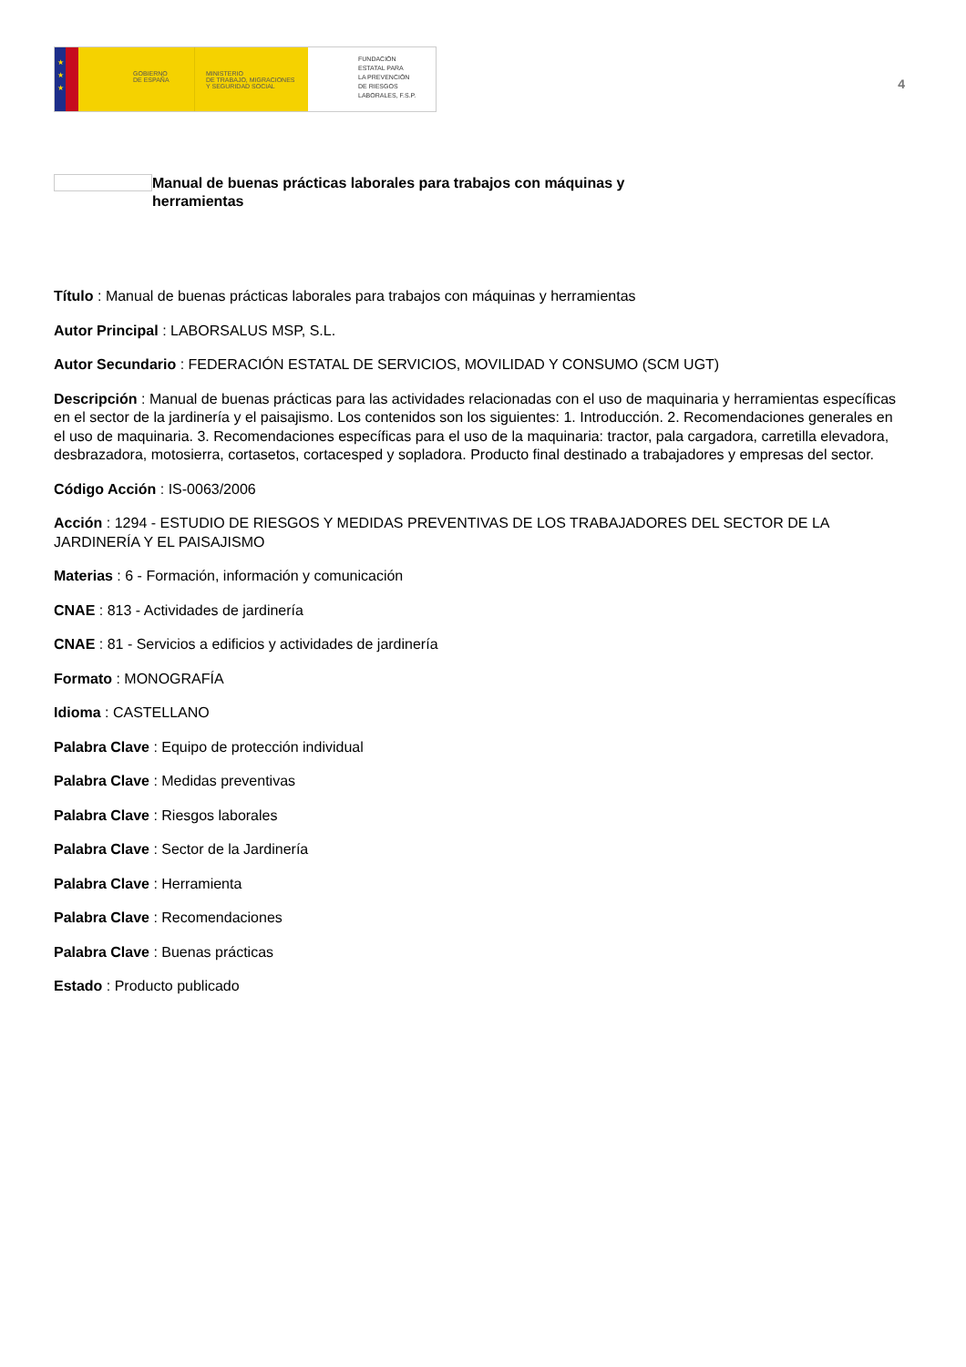★
★
★
GOBIERNO
DE ESPAÑA
MINISTERIO
DE TRABAJO, MIGRACIONES
Y SEGURIDAD SOCIAL
FUNDACIÓN
ESTATAL PARA
LA PREVENCIÓN
DE RIESGOS
LABORALES, F.S.P.
4
Manual de buenas prácticas laborales para trabajos con máquinas y herramientas
Título : Manual de buenas prácticas laborales para trabajos con máquinas y herramientas
Autor Principal : LABORSALUS MSP, S.L.
Autor Secundario : FEDERACIÓN ESTATAL DE SERVICIOS, MOVILIDAD Y CONSUMO (SCM UGT)
Descripción : Manual de buenas prácticas para las actividades relacionadas con el uso de maquinaria y herramientas específicas en el sector de la jardinería y el paisajismo. Los contenidos son los siguientes: 1. Introducción. 2. Recomendaciones generales en el uso de maquinaria. 3. Recomendaciones específicas para el uso de la maquinaria: tractor, pala cargadora, carretilla elevadora, desbrazadora, motosierra, cortasetos, cortacesped y sopladora. Producto final destinado a trabajadores y empresas del sector.
Código Acción : IS-0063/2006
Acción : 1294 - ESTUDIO DE RIESGOS Y MEDIDAS PREVENTIVAS DE LOS TRABAJADORES DEL SECTOR DE LA JARDINERÍA Y EL PAISAJISMO
Materias : 6 - Formación, información y comunicación
CNAE : 813 - Actividades de jardinería
CNAE : 81 - Servicios a edificios y actividades de jardinería
Formato : MONOGRAFÍA
Idioma : CASTELLANO
Palabra Clave : Equipo de protección individual
Palabra Clave : Medidas preventivas
Palabra Clave : Riesgos laborales
Palabra Clave : Sector de la Jardinería
Palabra Clave : Herramienta
Palabra Clave : Recomendaciones
Palabra Clave : Buenas prácticas
Estado : Producto publicado